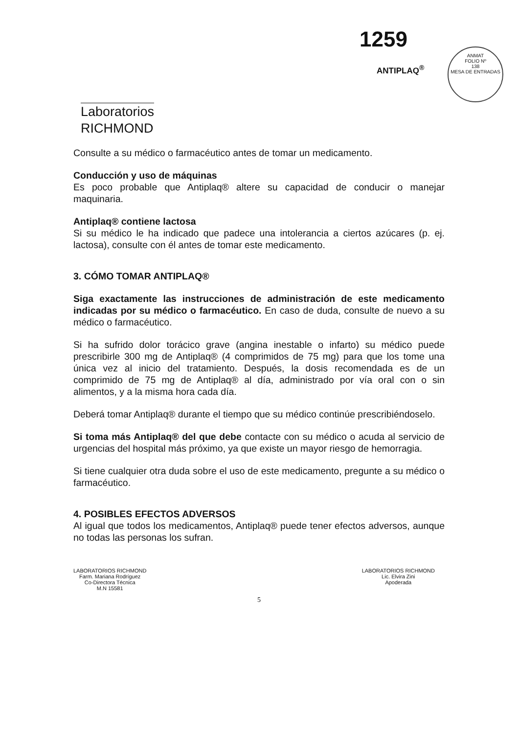1259
ANTIPLAQ<sup>®</sup>
ANMAT
FOLIO Nº
138
MESA DE ENTRADAS
Laboratorios
RICHMOND
Consulte a su médico o farmacéutico antes de tomar un medicamento.
Conducción y uso de máquinas
Es poco probable que Antiplaq® altere su capacidad de conducir o manejar maquinaria.
Antiplaq® contiene lactosa
Si su médico le ha indicado que padece una intolerancia a ciertos azúcares (p. ej. lactosa), consulte con él antes de tomar este medicamento.
3. CÓMO TOMAR ANTIPLAQ®
Siga exactamente las instrucciones de administración de este medicamento indicadas por su médico o farmacéutico. En caso de duda, consulte de nuevo a su médico o farmacéutico.
Si ha sufrido dolor torácico grave (angina inestable o infarto) su médico puede prescribirle 300 mg de Antiplaq® (4 comprimidos de 75 mg) para que los tome una única vez al inicio del tratamiento. Después, la dosis recomendada es de un comprimido de 75 mg de Antiplaq® al día, administrado por vía oral con o sin alimentos, y a la misma hora cada día.
Deberá tomar Antiplaq® durante el tiempo que su médico continúe prescribiéndoselo.
Si toma más Antiplaq® del que debe contacte con su médico o acuda al servicio de urgencias del hospital más próximo, ya que existe un mayor riesgo de hemorragia.
Si tiene cualquier otra duda sobre el uso de este medicamento, pregunte a su médico o farmacéutico.
4. POSIBLES EFECTOS ADVERSOS
Al igual que todos los medicamentos, Antiplaq® puede tener efectos adversos, aunque no todas las personas los sufran.
LABORATORIOS RICHMOND
Farm. Mariana Rodríguez
Co-Directora Técnica
M.N 15581
LABORATORIOS RICHMOND
Lic. Elvira Zini
Apoderada
5